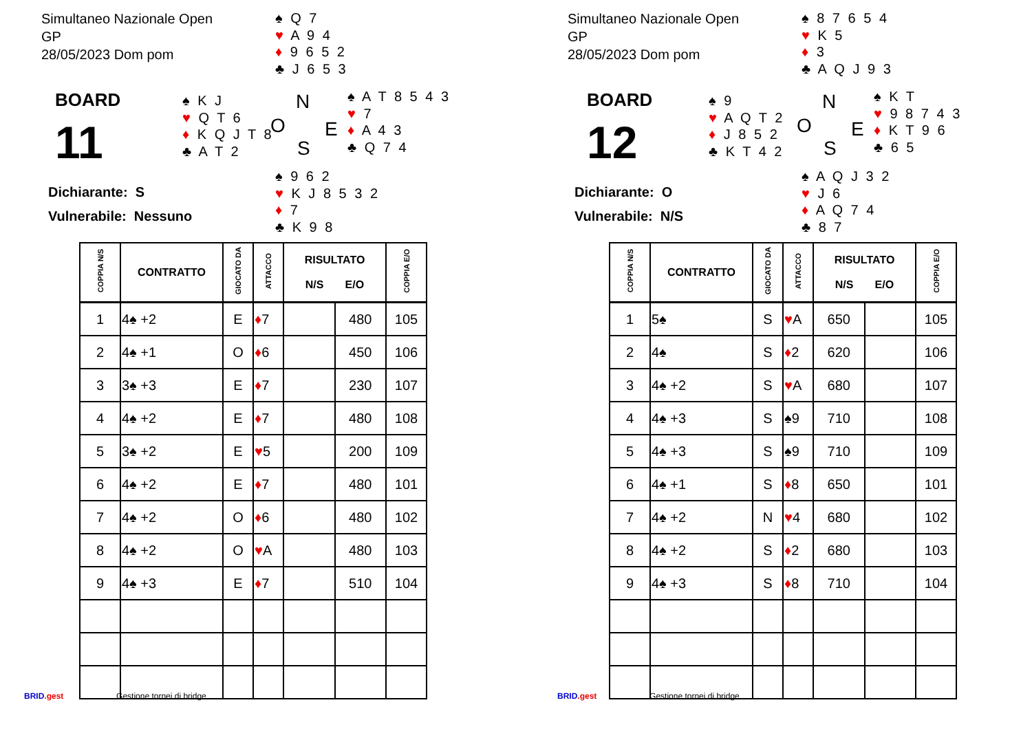Simultaneo Nazionale Open
GP
28/05/2023 Dom pom
♠ Q 7
♥ A 9 4
♦ 9 6 5 2
♣ J 6 5 3
BOARD
11
♠ K J
♥ Q T 6
♦ K Q J T 8
♣ A T 2
N
O E
S
♠ A T 8 5 4 3
♥ 7
♦ A 4 3
♣ Q 7 4
Dichiarante: S
Vulnerabile: Nessuno
♠ 9 6 2
♥ K J 8 5 3 2
♦ 7
♣ K 9 8
| COPPIA N/S | CONTRATTO | GIOCATO DA | ATTACCO | RISULTATO N/S E/O | | COPPIA E/O |
| --- | --- | --- | --- | --- | --- | --- |
| 1 | 4♠ +2 | E | ♦ 7 | | 480 | 105 |
| 2 | 4♠ +1 | O | ♦ 6 | | 450 | 106 |
| 3 | 3♠ +3 | E | ♦ 7 | | 230 | 107 |
| 4 | 4♠ +2 | E | ♦ 7 | | 480 | 108 |
| 5 | 3♠ +2 | E | ♥ 5 | | 200 | 109 |
| 6 | 4♠ +2 | E | ♦ 7 | | 480 | 101 |
| 7 | 4♠ +2 | O | ♦ 6 | | 480 | 102 |
| 8 | 4♠ +2 | O | ♥ A | | 480 | 103 |
| 9 | 4♠ +3 | E | ♦ 7 | | 510 | 104 |
BRID.gest Gestione tornei di bridge
Simultaneo Nazionale Open
GP
28/05/2023 Dom pom
♠ 8 7 6 5 4
♥ K 5
♦ 3
♣ A Q J 9 3
BOARD
12
♠ 9
♥ A Q T 2
♦ J 8 5 2
♣ K T 4 2
N
O E
S
♠ K T
♥ 9 8 7 4 3
♦ K T 9 6
♣ 6 5
Dichiarante: O
Vulnerabile: N/S
♠ A Q J 3 2
♥ J 6
♦ A Q 7 4
♣ 8 7
| COPPIA N/S | CONTRATTO | GIOCATO DA | ATTACCO | RISULTATO N/S E/O | | COPPIA E/O |
| --- | --- | --- | --- | --- | --- | --- |
| 1 | 5♠ | S | ♥ A | 650 | | 105 |
| 2 | 4♠ | S | ♦ 2 | 620 | | 106 |
| 3 | 4♠ +2 | S | ♥ A | 680 | | 107 |
| 4 | 4♠ +3 | S | ♠9 | 710 | | 108 |
| 5 | 4♠ +3 | S | ♠9 | 710 | | 109 |
| 6 | 4♠ +1 | S | ♦ 8 | 650 | | 101 |
| 7 | 4♠ +2 | N | ♥ 4 | 680 | | 102 |
| 8 | 4♠ +2 | S | ♦ 2 | 680 | | 103 |
| 9 | 4♠ +3 | S | ♦ 8 | 710 | | 104 |
BRID.gest Gestione tornei di bridge